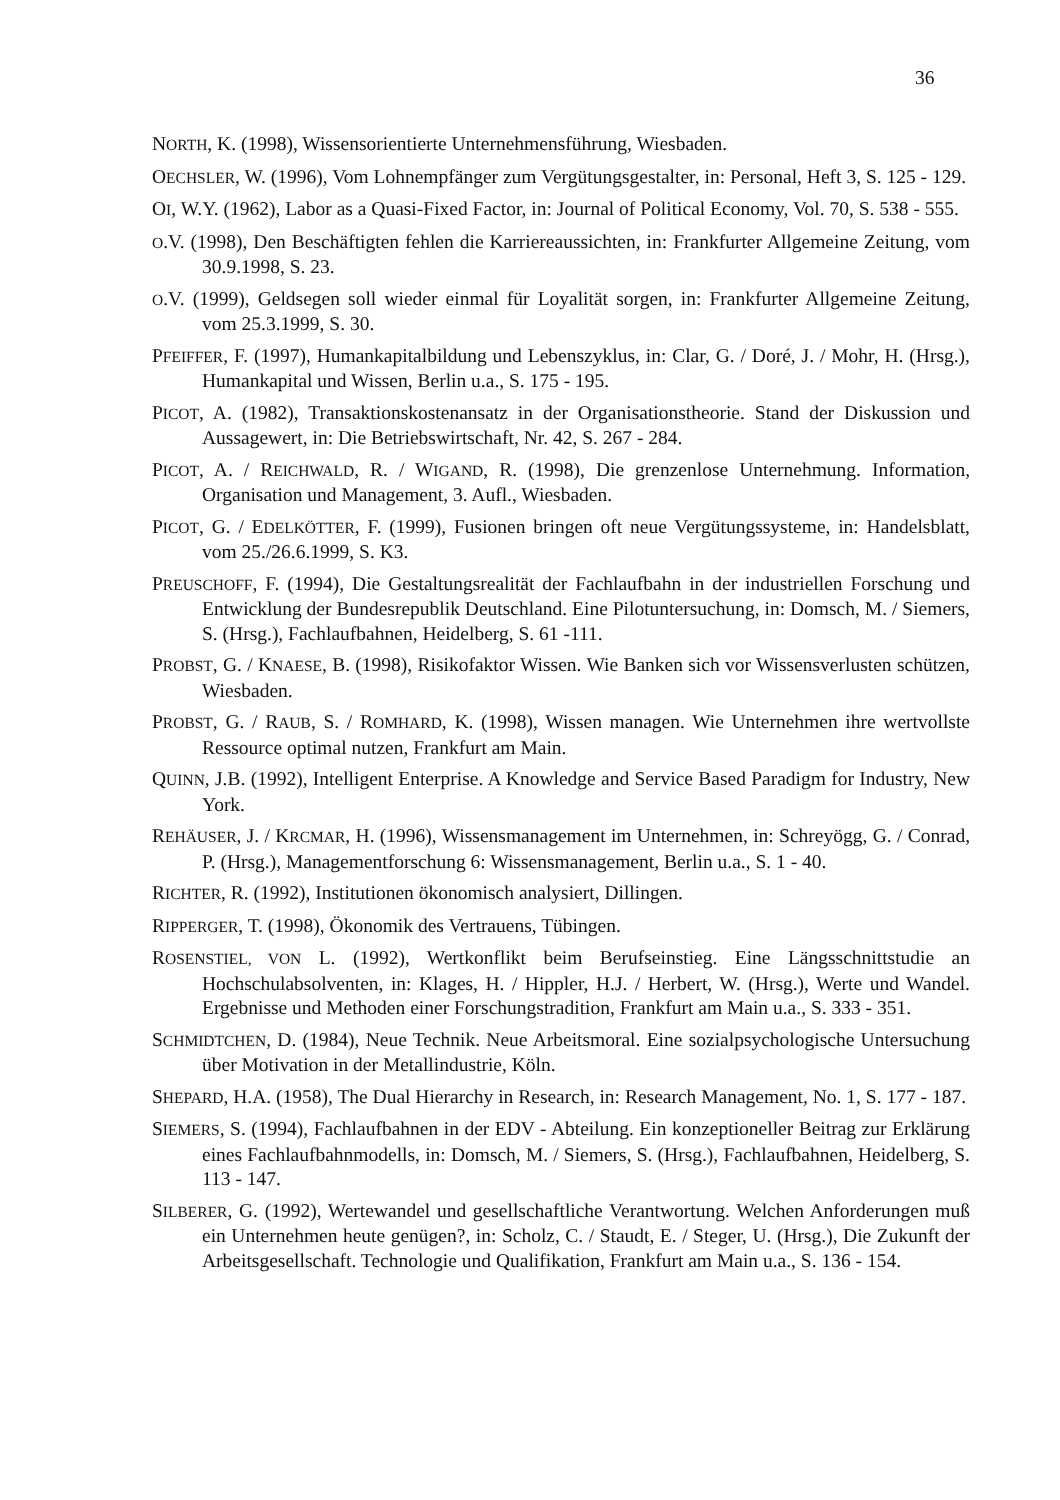36
NORTH, K. (1998), Wissensorientierte Unternehmensführung, Wiesbaden.
OECHSLER, W. (1996), Vom Lohnempfänger zum Vergütungsgestalter, in: Personal, Heft 3, S. 125 - 129.
OI, W.Y. (1962), Labor as a Quasi-Fixed Factor, in: Journal of Political Economy, Vol. 70, S. 538 - 555.
O.V. (1998), Den Beschäftigten fehlen die Karriereaussichten, in: Frankfurter Allgemeine Zeitung, vom 30.9.1998, S. 23.
O.V. (1999), Geldsegen soll wieder einmal für Loyalität sorgen, in: Frankfurter Allgemeine Zeitung, vom 25.3.1999, S. 30.
PFEIFFER, F. (1997), Humankapitalbildung und Lebenszyklus, in: Clar, G. / Doré, J. / Mohr, H. (Hrsg.), Humankapital und Wissen, Berlin u.a., S. 175 - 195.
PICOT, A. (1982), Transaktionskostenansatz in der Organisationstheorie. Stand der Diskussion und Aussagewert, in: Die Betriebswirtschaft, Nr. 42, S. 267 - 284.
PICOT, A. / REICHWALD, R. / WIGAND, R. (1998), Die grenzenlose Unternehmung. Information, Organisation und Management, 3. Aufl., Wiesbaden.
PICOT, G. / EDELKÖTTER, F. (1999), Fusionen bringen oft neue Vergütungssysteme, in: Handelsblatt, vom 25./26.6.1999, S. K3.
PREUSCHOFF, F. (1994), Die Gestaltungsrealität der Fachlaufbahn in der industriellen Forschung und Entwicklung der Bundesrepublik Deutschland. Eine Pilotuntersuchung, in: Domsch, M. / Siemers, S. (Hrsg.), Fachlaufbahnen, Heidelberg, S. 61 -111.
PROBST, G. / KNAESE, B. (1998), Risikofaktor Wissen. Wie Banken sich vor Wissensverlusten schützen, Wiesbaden.
PROBST, G. / RAUB, S. / ROMHARD, K. (1998), Wissen managen. Wie Unternehmen ihre wertvollste Ressource optimal nutzen, Frankfurt am Main.
QUINN, J.B. (1992), Intelligent Enterprise. A Knowledge and Service Based Paradigm for Industry, New York.
REHÄUSER, J. / KRCMAR, H. (1996), Wissensmanagement im Unternehmen, in: Schreyögg, G. / Conrad, P. (Hrsg.), Managementforschung 6: Wissensmanagement, Berlin u.a., S. 1 - 40.
RICHTER, R. (1992), Institutionen ökonomisch analysiert, Dillingen.
RIPPERGER, T. (1998), Ökonomik des Vertrauens, Tübingen.
ROSENSTIEL, VON L. (1992), Wertkonflikt beim Berufseinstieg. Eine Längsschnittstudie an Hochschulabsolventen, in: Klages, H. / Hippler, H.J. / Herbert, W. (Hrsg.), Werte und Wandel. Ergebnisse und Methoden einer Forschungstradition, Frankfurt am Main u.a., S. 333 - 351.
SCHMIDTCHEN, D. (1984), Neue Technik. Neue Arbeitsmoral. Eine sozialpsychologische Untersuchung über Motivation in der Metallindustrie, Köln.
SHEPARD, H.A. (1958), The Dual Hierarchy in Research, in: Research Management, No. 1, S. 177 - 187.
SIEMERS, S. (1994), Fachlaufbahnen in der EDV - Abteilung. Ein konzeptioneller Beitrag zur Erklärung eines Fachlaufbahnmodells, in: Domsch, M. / Siemers, S. (Hrsg.), Fachlaufbahnen, Heidelberg, S. 113 - 147.
SILBERER, G. (1992), Wertewandel und gesellschaftliche Verantwortung. Welchen Anforderungen muß ein Unternehmen heute genügen?, in: Scholz, C. / Staudt, E. / Steger, U. (Hrsg.), Die Zukunft der Arbeitsgesellschaft. Technologie und Qualifikation, Frankfurt am Main u.a., S. 136 - 154.